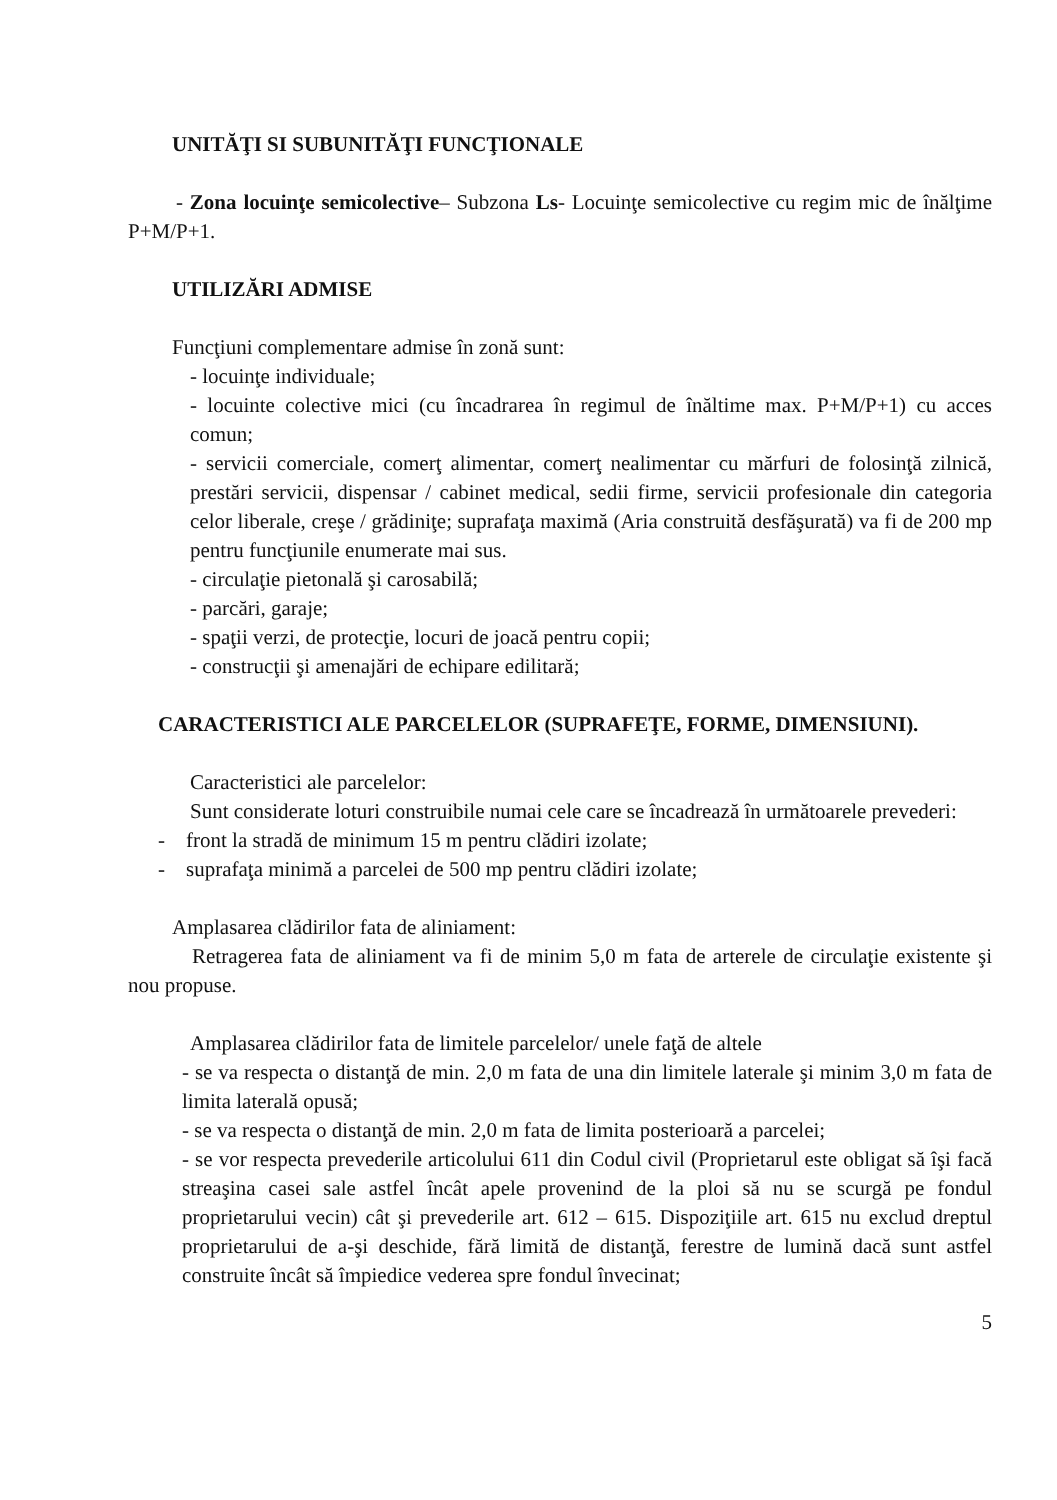UNITĂŢI SI SUBUNITĂŢI FUNCŢIONALE
- Zona locuinţe semicolective– Subzona Ls- Locuinţe semicolective cu regim mic de înălţime P+M/P+1.
UTILIZĂRI ADMISE
Funcţiuni complementare admise în zonă sunt:
- locuinţe individuale;
- locuinte colective mici (cu încadrarea în regimul de înăltime max. P+M/P+1) cu acces comun;
- servicii comerciale, comerţ alimentar, comerţ nealimentar cu mărfuri de folosinţă zilnică, prestări servicii, dispensar / cabinet medical, sedii firme, servicii profesionale din categoria celor liberale, creşe / grădiniţe; suprafaţa maximă (Aria construită desfăşurată) va fi de 200 mp pentru funcţiunile enumerate mai sus.
- circulaţie pietonală şi carosabilă;
- parcări, garaje;
- spaţii verzi, de protecţie, locuri de joacă pentru copii;
- construcţii şi amenajări de echipare edilitară;
CARACTERISTICI ALE PARCELELOR (SUPRAFEŢE, FORME, DIMENSIUNI).
Caracteristici ale parcelelor:
Sunt considerate loturi construibile numai cele care se încadrează în următoarele prevederi:
- front la stradă de minimum 15 m pentru clădiri izolate;
- suprafaţa minimă a parcelei de 500 mp pentru clădiri izolate;
Amplasarea clădirilor fata de aliniament:
Retragerea fata de aliniament va fi de minim 5,0 m fata de arterele de circulaţie existente şi nou propuse.
Amplasarea clădirilor fata de limitele parcelelor/ unele faţă de altele
- se va respecta o distanţă de min. 2,0 m fata de una din limitele laterale şi minim 3,0 m fata de limita laterală opusă;
- se va respecta o distanţă de min. 2,0 m fata de limita posterioară a parcelei;
- se vor respecta prevederile articolului 611 din Codul civil (Proprietarul este obligat să îşi facă streaşina casei sale astfel încât apele provenind de la ploi să nu se scurgă pe fondul proprietarului vecin) cât şi prevederile art. 612 – 615. Dispoziţiile art. 615 nu exclud dreptul proprietarului de a-şi deschide, fără limită de distanţă, ferestre de lumină dacă sunt astfel construite încât să împiedice vederea spre fondul învecinat;
5